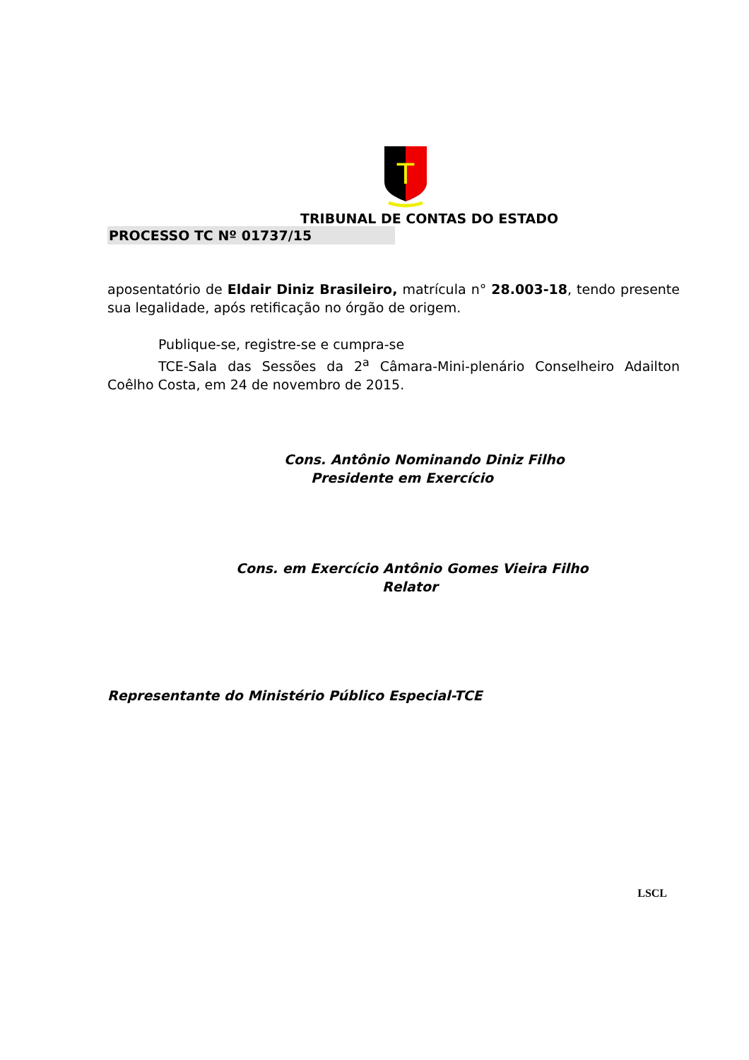T
TRIBUNAL DE CONTAS DO ESTADO
PROCESSO TC Nº 01737/15
aposentatório de Eldair Diniz Brasileiro, matrícula n° 28.003-18, tendo presente sua legalidade, após retificação no órgão de origem.
Publique-se, registre-se e cumpra-se
TCE-Sala das Sessões da 2<sup>a</sup> Câmara-Mini-plenário Conselheiro Adailton Coêlho Costa, em 24 de novembro de 2015.
Cons. Antônio Nominando Diniz Filho
Presidente em Exercício
Cons. em Exercício Antônio Gomes Vieira Filho
Relator
Representante do Ministério Público Especial-TCE
LSCL